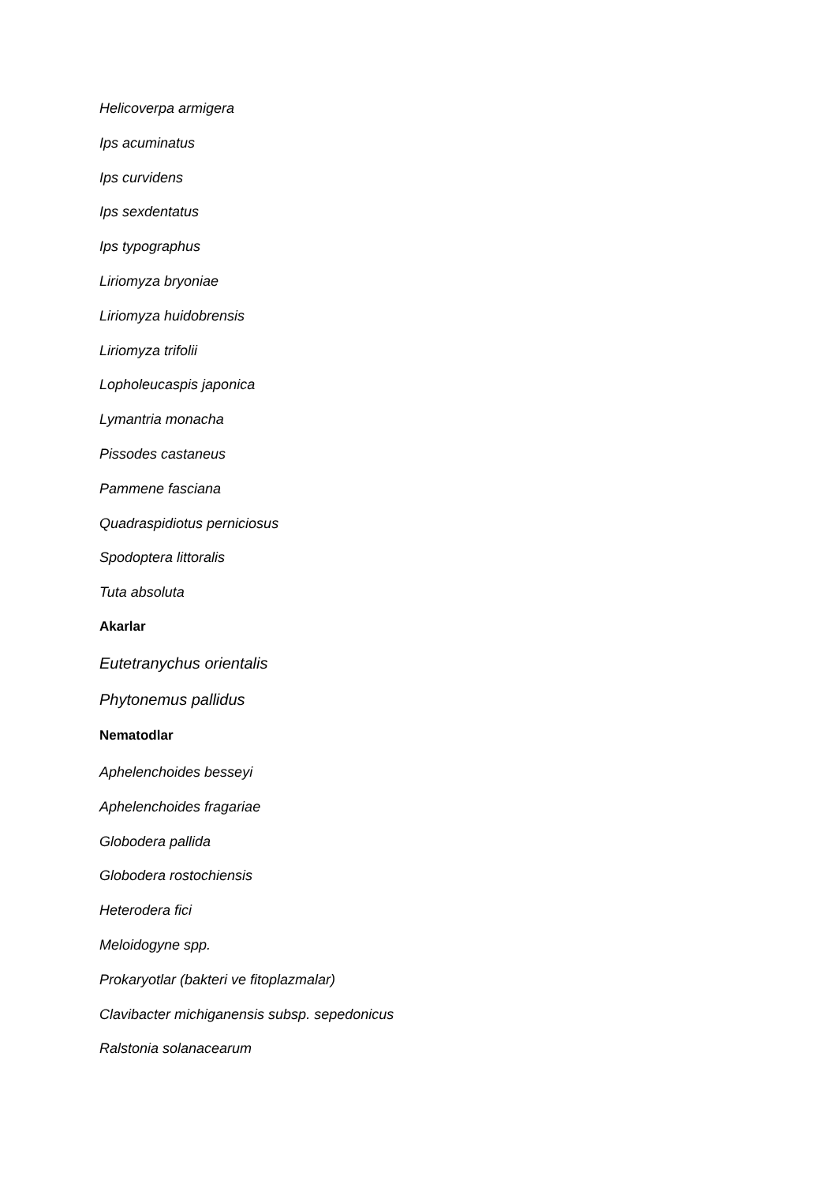Helicoverpa armigera
Ips acuminatus
Ips curvidens
Ips sexdentatus
Ips typographus
Liriomyza bryoniae
Liriomyza huidobrensis
Liriomyza trifolii
Lopholeucaspis japonica
Lymantria monacha
Pissodes castaneus
Pammene fasciana
Quadraspidiotus perniciosus
Spodoptera littoralis
Tuta absoluta
Akarlar
Eutetranychus orientalis
Phytonemus pallidus
Nematodlar
Aphelenchoides besseyi
Aphelenchoides fragariae
Globodera pallida
Globodera rostochiensis
Heterodera fici
Meloidogyne spp.
Prokaryotlar (bakteri ve fitoplazmalar)
Clavibacter michiganensis subsp. sepedonicus
Ralstonia solanacearum